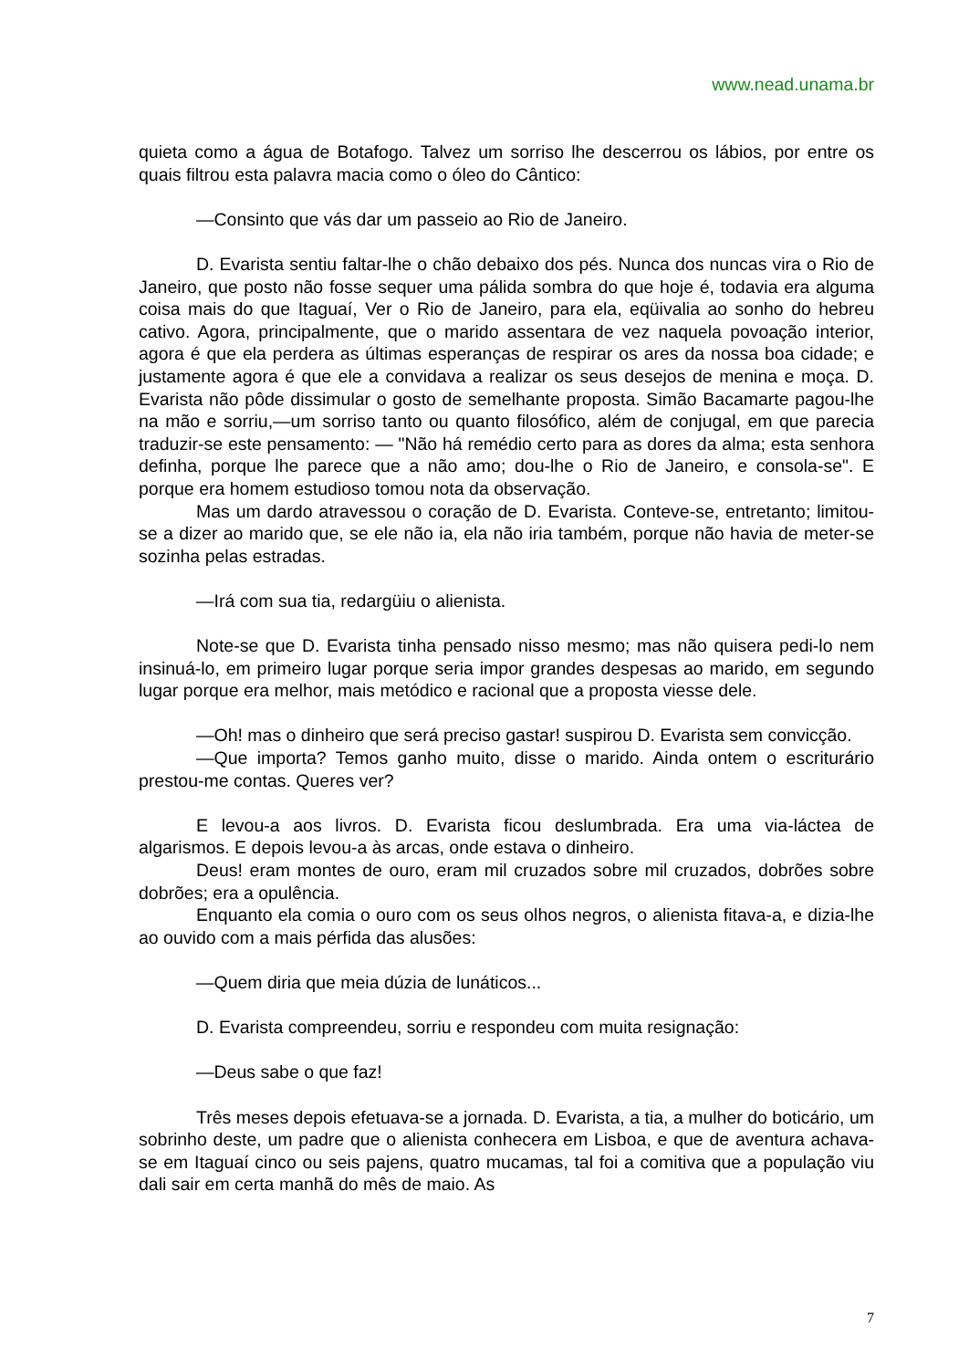www.nead.unama.br
quieta como a água de Botafogo. Talvez um sorriso lhe descerrou os lábios, por entre os quais filtrou esta palavra macia como o óleo do Cântico:
—Consinto que vás dar um passeio ao Rio de Janeiro.
D. Evarista sentiu faltar-lhe o chão debaixo dos pés. Nunca dos nuncas vira o Rio de Janeiro, que posto não fosse sequer uma pálida sombra do que hoje é, todavia era alguma coisa mais do que Itaguaí, Ver o Rio de Janeiro, para ela, eqüivalia ao sonho do hebreu cativo. Agora, principalmente, que o marido assentara de vez naquela povoação interior, agora é que ela perdera as últimas esperanças de respirar os ares da nossa boa cidade; e justamente agora é que ele a convidava a realizar os seus desejos de menina e moça. D. Evarista não pôde dissimular o gosto de semelhante proposta. Simão Bacamarte pagou-lhe na mão e sorriu,—um sorriso tanto ou quanto filosófico, além de conjugal, em que parecia traduzir-se este pensamento: — "Não há remédio certo para as dores da alma; esta senhora definha, porque lhe parece que a não amo; dou-lhe o Rio de Janeiro, e consola-se". E porque era homem estudioso tomou nota da observação.
Mas um dardo atravessou o coração de D. Evarista. Conteve-se, entretanto; limitou-se a dizer ao marido que, se ele não ia, ela não iria também, porque não havia de meter-se sozinha pelas estradas.
—Irá com sua tia, redargüiu o alienista.
Note-se que D. Evarista tinha pensado nisso mesmo; mas não quisera pedi-lo nem insinuá-lo, em primeiro lugar porque seria impor grandes despesas ao marido, em segundo lugar porque era melhor, mais metódico e racional que a proposta viesse dele.
—Oh! mas o dinheiro que será preciso gastar! suspirou D. Evarista sem convicção.
—Que importa? Temos ganho muito, disse o marido. Ainda ontem o escriturário prestou-me contas. Queres ver?
E levou-a aos livros. D. Evarista ficou deslumbrada. Era uma via-láctea de algarismos. E depois levou-a às arcas, onde estava o dinheiro.
Deus! eram montes de ouro, eram mil cruzados sobre mil cruzados, dobrões sobre dobrões; era a opulência.
Enquanto ela comia o ouro com os seus olhos negros, o alienista fitava-a, e dizia-lhe ao ouvido com a mais pérfida das alusões:
—Quem diria que meia dúzia de lunáticos...
D. Evarista compreendeu, sorriu e respondeu com muita resignação:
—Deus sabe o que faz!
Três meses depois efetuava-se a jornada. D. Evarista, a tia, a mulher do boticário, um sobrinho deste, um padre que o alienista conhecera em Lisboa, e que de aventura achava-se em Itaguaí cinco ou seis pajens, quatro mucamas, tal foi a comitiva que a população viu dali sair em certa manhã do mês de maio. As
7